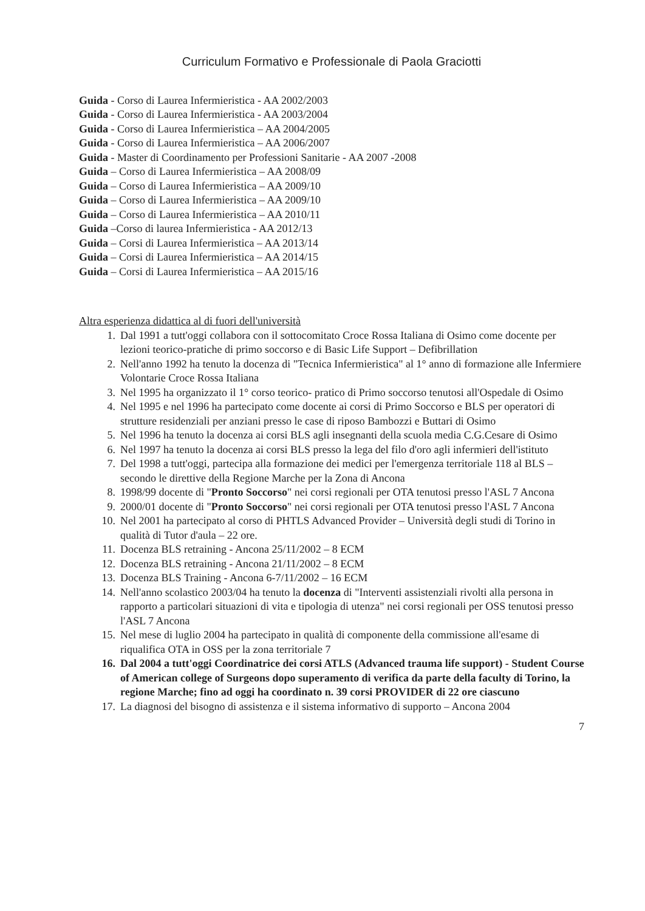Curriculum Formativo e Professionale di Paola Graciotti
Guida - Corso di Laurea Infermieristica - AA 2002/2003
Guida - Corso di Laurea Infermieristica - AA 2003/2004
Guida - Corso di Laurea Infermieristica – AA 2004/2005
Guida - Corso di Laurea Infermieristica – AA 2006/2007
Guida - Master di Coordinamento per Professioni Sanitarie - AA 2007 -2008
Guida – Corso di Laurea Infermieristica – AA 2008/09
Guida – Corso di Laurea Infermieristica – AA 2009/10
Guida – Corso di Laurea Infermieristica – AA 2009/10
Guida – Corso di Laurea Infermieristica – AA 2010/11
Guida –Corso di laurea Infermieristica - AA 2012/13
Guida – Corsi di Laurea Infermieristica – AA 2013/14
Guida – Corsi di Laurea Infermieristica – AA 2014/15
Guida – Corsi di Laurea Infermieristica – AA 2015/16
Altra esperienza didattica al di fuori dell'università
1. Dal 1991 a tutt'oggi collabora con il sottocomitato Croce Rossa Italiana di Osimo come docente per lezioni teorico-pratiche di primo soccorso e di Basic Life Support – Defibrillation
2. Nell'anno 1992 ha tenuto la docenza di "Tecnica Infermieristica" al 1° anno di formazione alle Infermiere Volontarie Croce Rossa Italiana
3. Nel 1995 ha organizzato il 1° corso teorico- pratico di Primo soccorso tenutosi all'Ospedale di Osimo
4. Nel 1995 e nel 1996 ha partecipato come docente ai corsi di Primo Soccorso e BLS per operatori di strutture residenziali per anziani presso le case di riposo Bambozzi e Buttari di Osimo
5. Nel 1996 ha tenuto la docenza ai corsi BLS agli insegnanti della scuola media C.G.Cesare di Osimo
6. Nel 1997 ha tenuto la docenza ai corsi BLS presso la lega del filo d'oro agli infermieri dell'istituto
7. Del 1998 a tutt'oggi, partecipa alla formazione dei medici per l'emergenza territoriale 118 al BLS – secondo le direttive della Regione Marche per la Zona di Ancona
8. 1998/99 docente di "Pronto Soccorso" nei corsi regionali per OTA tenutosi presso l'ASL 7 Ancona
9. 2000/01 docente di "Pronto Soccorso" nei corsi regionali per OTA tenutosi presso l'ASL 7 Ancona
10. Nel 2001 ha partecipato al corso di PHTLS Advanced Provider – Università degli studi di Torino in qualità di Tutor d'aula – 22 ore.
11. Docenza BLS retraining - Ancona 25/11/2002 – 8 ECM
12. Docenza BLS retraining - Ancona 21/11/2002 – 8 ECM
13. Docenza BLS Training - Ancona 6-7/11/2002 – 16 ECM
14. Nell'anno scolastico 2003/04 ha tenuto la docenza di "Interventi assistenziali rivolti alla persona in rapporto a particolari situazioni di vita e tipologia di utenza" nei corsi regionali per OSS tenutosi presso l'ASL 7 Ancona
15. Nel mese di luglio 2004 ha partecipato in qualità di componente della commissione all'esame di riqualifica OTA in OSS per la zona territoriale 7
16. Dal 2004 a tutt'oggi Coordinatrice dei corsi ATLS (Advanced trauma life support) - Student Course of American college of Surgeons dopo superamento di verifica da parte della faculty di Torino, la regione Marche; fino ad oggi ha coordinato n. 39 corsi PROVIDER di 22 ore ciascuno
17. La diagnosi del bisogno di assistenza e il sistema informativo di supporto – Ancona 2004
7